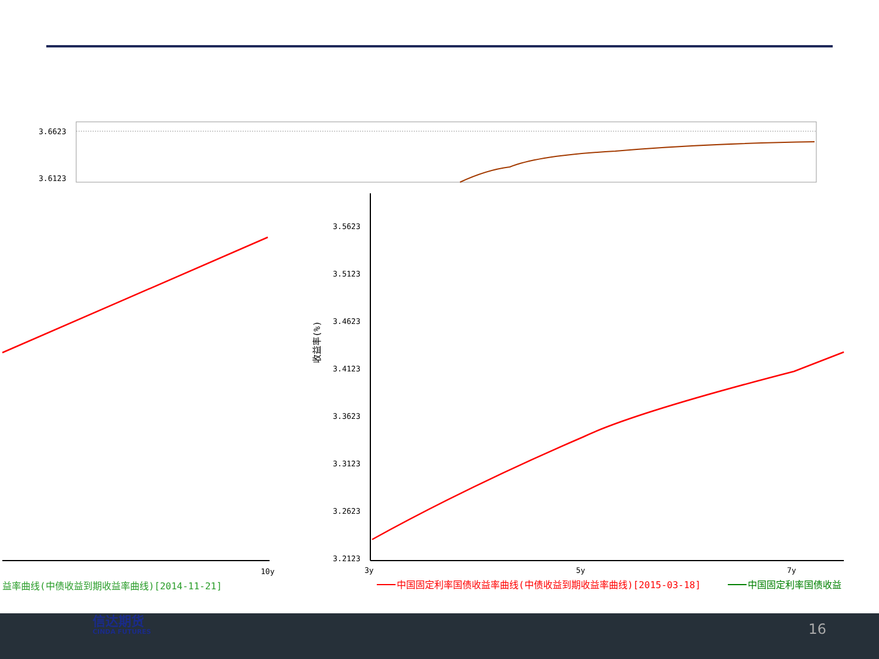3.6623
3.6123
10y
益率曲线(中债收益到期收益率曲线)[2014-11-21]
3.5623
3.5123
3.4623
3.4123
3.3623
3.3123
3.2623
3.2123
收益率(%)
3y
5y
7y
中国固定利率国债收益率曲线(中债收益到期收益率曲线)[2015-03-18]
中国固定利率国债收益
信达期货
CINDA FUTURES
16